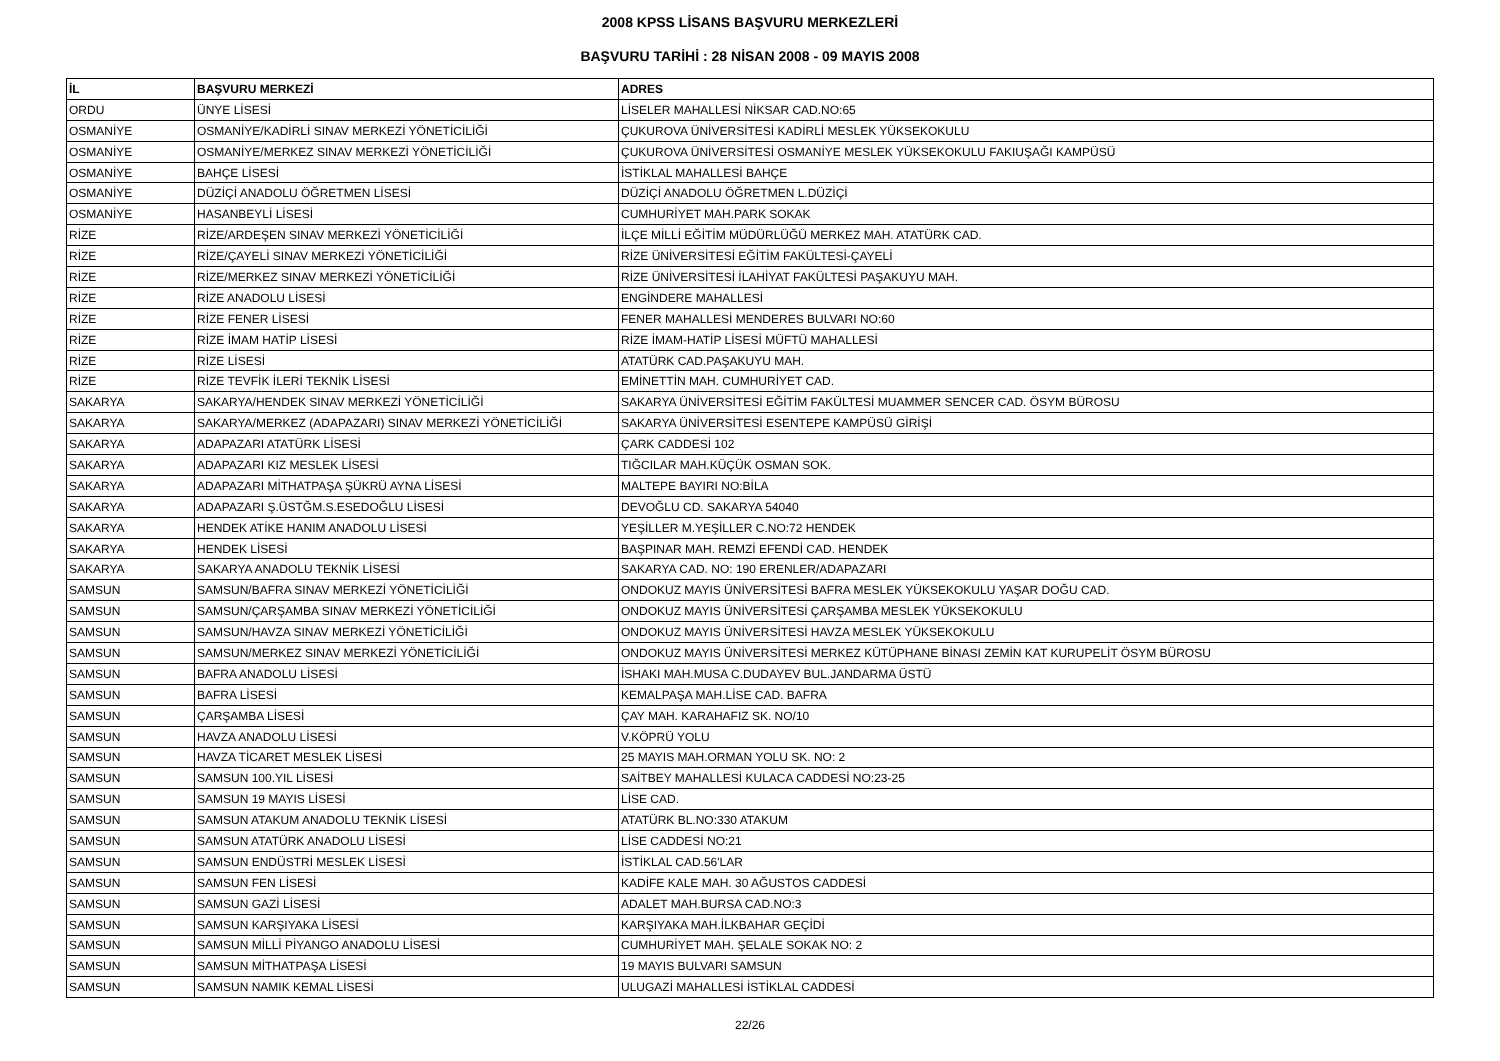2008 KPSS LİSANS BAŞVURU MERKEZLERİ
BAŞVURU TARİHİ : 28 NİSAN 2008 - 09 MAYIS 2008
| İL | BAŞVURU MERKEZİ | ADRES |
| --- | --- | --- |
| ORDU | ÜNYE LİSESİ | LİSELER MAHALLESİ NİKSAR CAD.NO:65 |
| OSMANİYE | OSMANİYE/KADİRLİ SINAV MERKEZİ YÖNETİCİLİĞİ | ÇUKUROVA ÜNİVERSİTESİ KADİRLİ MESLEK YÜKSEKOKULU |
| OSMANİYE | OSMANİYE/MERKEZ SINAV MERKEZİ YÖNETİCİLİĞİ | ÇUKUROVA ÜNİVERSİTESİ OSMANİYE MESLEK YÜKSEKOKULU FAKIUŞAĞI KAMPÜSÜ |
| OSMANİYE | BAHÇE LİSESİ | İSTİKLAL MAHALLESİ BAHÇE |
| OSMANİYE | DÜZİÇİ ANADOLU ÖĞRETMEN LİSESİ | DÜZİÇİ ANADOLU ÖĞRETMEN L.DÜZİÇİ |
| OSMANİYE | HASANBEYLİ LİSESİ | CUMHURİYET MAH.PARK SOKAK |
| RİZE | RİZE/ARDEŞEN SINAV MERKEZİ YÖNETİCİLİĞİ | İLÇE MİLLİ EĞİTİM MÜDÜRLÜĞÜ MERKEZ MAH. ATATÜRK CAD. |
| RİZE | RİZE/ÇAYELİ SINAV MERKEZİ YÖNETİCİLİĞİ | RİZE ÜNİVERSİTESİ EĞİTİM FAKÜLTESİ-ÇAYELİ |
| RİZE | RİZE/MERKEZ SINAV MERKEZİ YÖNETİCİLİĞİ | RİZE ÜNİVERSİTESİ İLAHİYAT FAKÜLTESİ PAŞAKUYU MAH. |
| RİZE | RİZE ANADOLU LİSESİ | ENGİNDERE MAHALLESİ |
| RİZE | RİZE FENER LİSESİ | FENER MAHALLESİ MENDERES BULVARI NO:60 |
| RİZE | RİZE İMAM HATİP LİSESİ | RİZE İMAM-HATİP LİSESİ MÜFTÜ MAHALLESİ |
| RİZE | RİZE LİSESİ | ATATÜRK CAD.PAŞAKUYU MAH. |
| RİZE | RİZE TEVFİK İLERİ TEKNİK LİSESİ | EMİNETTİN MAH. CUMHURİYET CAD. |
| SAKARYA | SAKARYA/HENDEK SINAV MERKEZİ YÖNETİCİLİĞİ | SAKARYA ÜNİVERSİTESİ EĞİTİM FAKÜLTESİ MUAMMER SENCER CAD. ÖSYM BÜROSU |
| SAKARYA | SAKARYA/MERKEZ (ADAPAZARI) SINAV MERKEZİ YÖNETİCİLİĞİ | SAKARYA ÜNİVERSİTESİ ESENTEPE KAMPÜSÜ GİRİŞİ |
| SAKARYA | ADAPAZARI ATATÜRK LİSESİ | ÇARK CADDESİ 102 |
| SAKARYA | ADAPAZARI KIZ MESLEK LİSESİ | TIĞCILAR MAH.KÜÇÜK OSMAN SOK. |
| SAKARYA | ADAPAZARI MİTHATPAŞA ŞÜKRÜ AYNA LİSESİ | MALTEPE BAYIRI NO:BİLA |
| SAKARYA | ADAPAZARI Ş.ÜSTĞM.S.ESEDOĞLU LİSESİ | DEVOĞLU CD. SAKARYA 54040 |
| SAKARYA | HENDEK ATİKE HANIM ANADOLU LİSESİ | YEŞİLLER M.YEŞİLLER C.NO:72 HENDEK |
| SAKARYA | HENDEK LİSESİ | BAŞPINAR MAH. REMZİ EFENDİ CAD. HENDEK |
| SAKARYA | SAKARYA ANADOLU TEKNİK LİSESİ | SAKARYA CAD. NO: 190 ERENLER/ADAPAZARI |
| SAMSUN | SAMSUN/BAFRA SINAV MERKEZİ YÖNETİCİLİĞİ | ONDOKUZ MAYIS ÜNİVERSİTESİ BAFRA MESLEK YÜKSEKOKULU YAŞAR DOĞU CAD. |
| SAMSUN | SAMSUN/ÇARŞAMBA SINAV MERKEZİ YÖNETİCİLİĞİ | ONDOKUZ MAYIS ÜNİVERSİTESİ ÇARŞAMBA MESLEK YÜKSEKOKULU |
| SAMSUN | SAMSUN/HAVZA SINAV MERKEZİ YÖNETİCİLİĞİ | ONDOKUZ MAYIS ÜNİVERSİTESİ HAVZA MESLEK YÜKSEKOKULU |
| SAMSUN | SAMSUN/MERKEZ SINAV MERKEZİ YÖNETİCİLİĞİ | ONDOKUZ MAYIS ÜNİVERSİTESİ MERKEZ KÜTÜPHANE BİNASI ZEMİN KAT KURUPELİT ÖSYM BÜROSU |
| SAMSUN | BAFRA ANADOLU LİSESİ | İSHAKI MAH.MUSA C.DUDAYEV BUL.JANDARMA ÜSTÜ |
| SAMSUN | BAFRA LİSESİ | KEMALPAŞA MAH.LİSE CAD. BAFRA |
| SAMSUN | ÇARŞAMBA LİSESİ | ÇAY MAH. KARAHAFIZ SK. NO/10 |
| SAMSUN | HAVZA ANADOLU LİSESİ | V.KÖPRÜ YOLU |
| SAMSUN | HAVZA TİCARET MESLEK LİSESİ | 25 MAYIS MAH.ORMAN YOLU SK. NO: 2 |
| SAMSUN | SAMSUN 100.YIL LİSESİ | SAİTBEY MAHALLESİ KULACA CADDESİ NO:23-25 |
| SAMSUN | SAMSUN 19 MAYIS LİSESİ | LİSE CAD. |
| SAMSUN | SAMSUN ATAKUM ANADOLU TEKNİK LİSESİ | ATATÜRK BL.NO:330 ATAKUM |
| SAMSUN | SAMSUN ATATÜRK ANADOLU LİSESİ | LİSE CADDESİ NO:21 |
| SAMSUN | SAMSUN ENDÜSTRİ MESLEK LİSESİ | İSTİKLAL CAD.56'LAR |
| SAMSUN | SAMSUN FEN LİSESİ | KADİFE KALE MAH. 30 AĞUSTOS CADDESİ |
| SAMSUN | SAMSUN GAZİ LİSESİ | ADALET MAH.BURSA CAD.NO:3 |
| SAMSUN | SAMSUN KARŞIYAKA LİSESİ | KARŞIYAKA MAH.İLKBAHAR GEÇİDİ |
| SAMSUN | SAMSUN MİLLİ PİYANGO ANADOLU LİSESİ | CUMHURİYET MAH. ŞELALE SOKAK NO: 2 |
| SAMSUN | SAMSUN MİTHATPAŞA LİSESİ | 19 MAYIS BULVARI SAMSUN |
| SAMSUN | SAMSUN NAMIK KEMAL LİSESİ | ULUGAZİ MAHALLESİ İSTİKLAL CADDESİ |
22/26